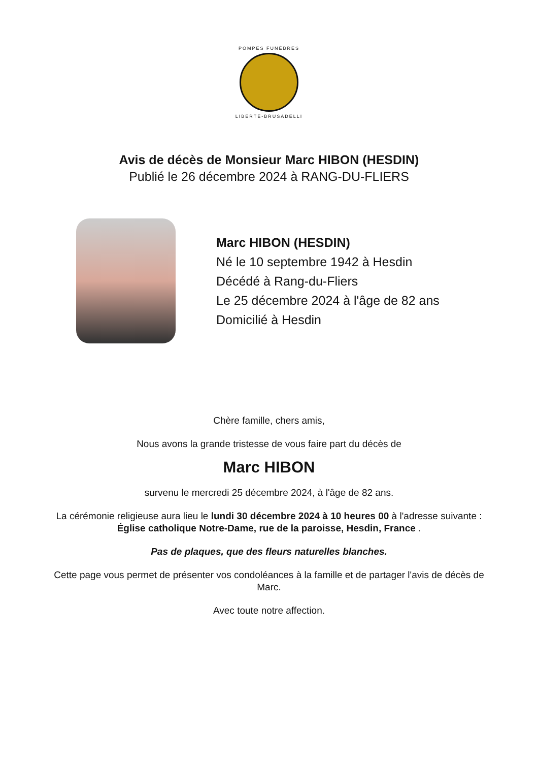POMPES FUNÈBRES
LIBERTÉ-BRUSADELLI
Avis de décès de Monsieur Marc HIBON (HESDIN)
Publié le 26 décembre 2024 à RANG-DU-FLIERS
Marc HIBON (HESDIN)
Né le 10 septembre 1942 à Hesdin
Décédé à Rang-du-Fliers
Le 25 décembre 2024 à l'âge de 82 ans
Domicilié à Hesdin
Chère famille, chers amis,
Nous avons la grande tristesse de vous faire part du décès de
Marc HIBON
survenu le mercredi 25 décembre 2024, à l'âge de 82 ans.
La cérémonie religieuse aura lieu le lundi 30 décembre 2024 à 10 heures 00 à l'adresse suivante :
Église catholique Notre-Dame, rue de la paroisse, Hesdin, France .
Pas de plaques, que des fleurs naturelles blanches.
Cette page vous permet de présenter vos condoléances à la famille et de partager l'avis de décès de Marc.
Avec toute notre affection.